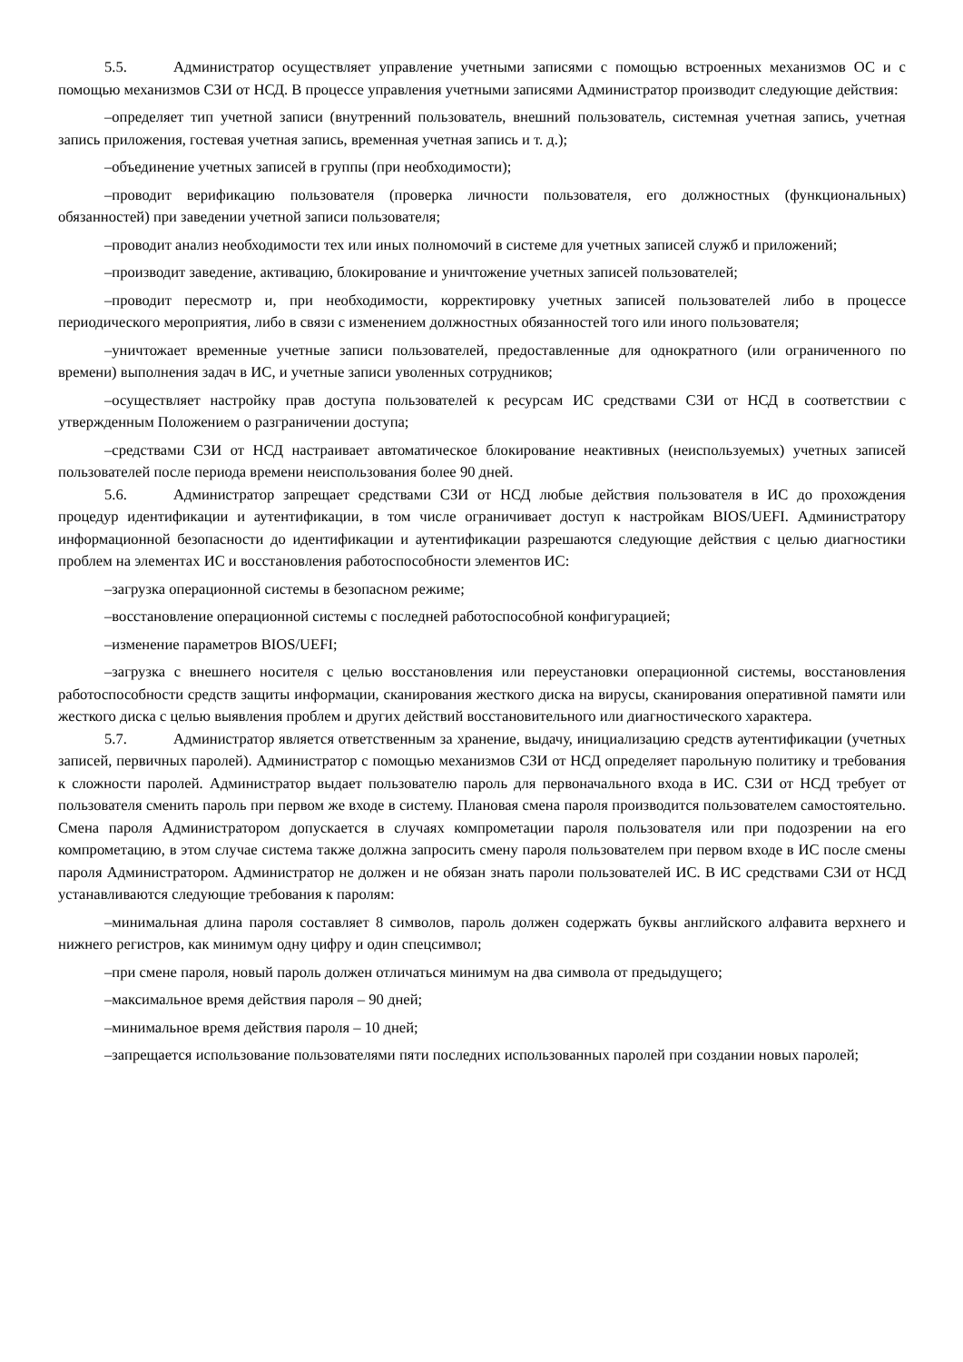5.5. Администратор осуществляет управление учетными записями с помощью встроенных механизмов ОС и с помощью механизмов СЗИ от НСД. В процессе управления учетными записями Администратор производит следующие действия:
–определяет тип учетной записи (внутренний пользователь, внешний пользователь, системная учетная запись, учетная запись приложения, гостевая учетная запись, временная учетная запись и т. д.);
–объединение учетных записей в группы (при необходимости);
–проводит верификацию пользователя (проверка личности пользователя, его должностных (функциональных) обязанностей) при заведении учетной записи пользователя;
–проводит анализ необходимости тех или иных полномочий в системе для учетных записей служб и приложений;
–производит заведение, активацию, блокирование и уничтожение учетных записей пользователей;
–проводит пересмотр и, при необходимости, корректировку учетных записей пользователей либо в процессе периодического мероприятия, либо в связи с изменением должностных обязанностей того или иного пользователя;
–уничтожает временные учетные записи пользователей, предоставленные для однократного (или ограниченного по времени) выполнения задач в ИС, и учетные записи уволенных сотрудников;
–осуществляет настройку прав доступа пользователей к ресурсам ИС средствами СЗИ от НСД в соответствии с утвержденным Положением о разграничении доступа;
–средствами СЗИ от НСД настраивает автоматическое блокирование неактивных (неиспользуемых) учетных записей пользователей после периода времени неиспользования более 90 дней.
5.6. Администратор запрещает средствами СЗИ от НСД любые действия пользователя в ИС до прохождения процедур идентификации и аутентификации, в том числе ограничивает доступ к настройкам BIOS/UEFI. Администратору информационной безопасности до идентификации и аутентификации разрешаются следующие действия с целью диагностики проблем на элементах ИС и восстановления работоспособности элементов ИС:
–загрузка операционной системы в безопасном режиме;
–восстановление операционной системы с последней работоспособной конфигурацией;
–изменение параметров BIOS/UEFI;
–загрузка с внешнего носителя с целью восстановления или переустановки операционной системы, восстановления работоспособности средств защиты информации, сканирования жесткого диска на вирусы, сканирования оперативной памяти или жесткого диска с целью выявления проблем и других действий восстановительного или диагностического характера.
5.7. Администратор является ответственным за хранение, выдачу, инициализацию средств аутентификации (учетных записей, первичных паролей). Администратор с помощью механизмов СЗИ от НСД определяет парольную политику и требования к сложности паролей. Администратор выдает пользователю пароль для первоначального входа в ИС. СЗИ от НСД требует от пользователя сменить пароль при первом же входе в систему. Плановая смена пароля производится пользователем самостоятельно. Смена пароля Администратором допускается в случаях компрометации пароля пользователя или при подозрении на его компрометацию, в этом случае система также должна запросить смену пароля пользователем при первом входе в ИС после смены пароля Администратором. Администратор не должен и не обязан знать пароли пользователей ИС. В ИС средствами СЗИ от НСД устанавливаются следующие требования к паролям:
–минимальная длина пароля составляет 8 символов, пароль должен содержать буквы английского алфавита верхнего и нижнего регистров, как минимум одну цифру и один спецсимвол;
–при смене пароля, новый пароль должен отличаться минимум на два символа от предыдущего;
–максимальное время действия пароля – 90 дней;
–минимальное время действия пароля – 10 дней;
–запрещается использование пользователями пяти последних использованных паролей при создании новых паролей;